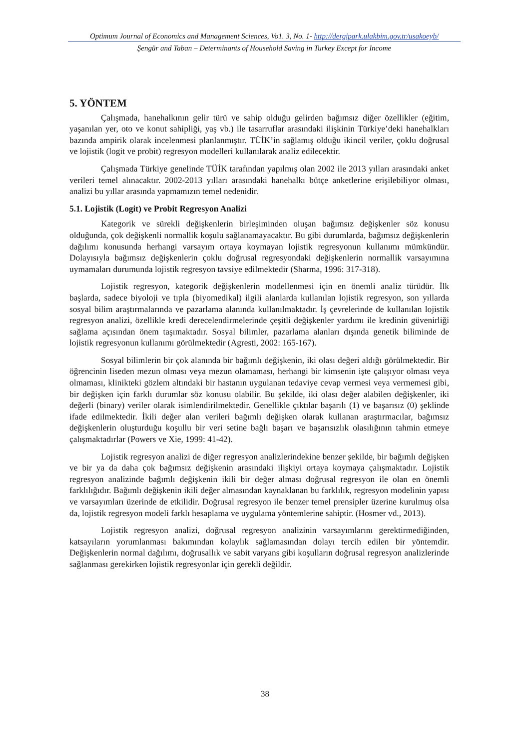Optimum Journal of Economics and Management Sciences, Vo1. 3, No. 1- http://dergipark.ulakbim.gov.tr/usakoeyb/
Şengür and Taban – Determinants of Household Saving in Turkey Except for Income
5. YÖNTEM
Çalışmada, hanehalkının gelir türü ve sahip olduğu gelirden bağımsız diğer özellikler (eğitim, yaşanılan yer, oto ve konut sahipliği, yaş vb.) ile tasarruflar arasındaki ilişkinin Türkiye’deki hanehalkları bazında ampirik olarak incelenmesi planlanmıştır. TÜİK’in sağlamış olduğu ikincil veriler, çoklu doğrusal ve lojistik (logit ve probit) regresyon modelleri kullanılarak analiz edilecektir.
Çalışmada Türkiye genelinde TÜİK tarafından yapılmış olan 2002 ile 2013 yılları arasındaki anket verileri temel alınacaktır. 2002-2013 yılları arasındaki hanehalkı bütçe anketlerine erişilebiliyor olması, analizi bu yıllar arasında yapmamızın temel nedenidir.
5.1. Lojistik (Logit) ve Probit Regresyon Analizi
Kategorik ve sürekli değişkenlerin birleşiminden oluşan bağımsız değişkenler söz konusu olduğunda, çok değişkenli normallik koşulu sağlanamayacaktır. Bu gibi durumlarda, bağımsız değişkenlerin dağılımı konusunda herhangi varsayım ortaya koymayan lojistik regresyonun kullanımı mümkündür. Dolayısıyla bağımsız değişkenlerin çoklu doğrusal regresyondaki değişkenlerin normallik varsayımına uymamaları durumunda lojistik regresyon tavsiye edilmektedir (Sharma, 1996: 317-318).
Lojistik regresyon, kategorik değişkenlerin modellenmesi için en önemli analiz türüdür. İlk başlarda, sadece biyoloji ve tıpla (biyomedikal) ilgili alanlarda kullanılan lojistik regresyon, son yıllarda sosyal bilim araştırmalarında ve pazarlama alanında kullanılmaktadır. İş çevrelerinde de kullanılan lojistik regresyon analizi, özellikle kredi derecelendirmelerinde çeşitli değişkenler yardımı ile kredinin güvenirliği sağlama açısından önem taşımaktadır. Sosyal bilimler, pazarlama alanları dışında genetik biliminde de lojistik regresyonun kullanımı görülmektedir (Agresti, 2002: 165-167).
Sosyal bilimlerin bir çok alanında bir bağımlı değişkenin, iki olası değeri aldığı görülmektedir. Bir öğrencinin liseden mezun olması veya mezun olamaması, herhangi bir kimsenin işte çalışıyor olması veya olmaması, klinikteki gözlem altındaki bir hastanın uygulanan tedaviye cevap vermesi veya vermemesi gibi, bir değişken için farklı durumlar söz konusu olabilir. Bu şekilde, iki olası değer alabilen değişkenler, iki değerli (binary) veriler olarak isimlendirilmektedir. Genellikle çıktılar başarılı (1) ve başarısız (0) şeklinde ifade edilmektedir. İkili değer alan verileri bağımlı değişken olarak kullanan araştırmacılar, bağımsız değişkenlerin oluşturduğu koşullu bir veri setine bağlı başarı ve başarısızlık olasılığının tahmin etmeye çalışmaktadırlar (Powers ve Xie, 1999: 41-42).
Lojistik regresyon analizi de diğer regresyon analizlerindekine benzer şekilde, bir bağımlı değişken ve bir ya da daha çok bağımsız değişkenin arasındaki ilişkiyi ortaya koymaya çalışmaktadır. Lojistik regresyon analizinde bağımlı değişkenin ikili bir değer alması doğrusal regresyon ile olan en önemli farklılığıdır. Bağımlı değişkenin ikili değer almasından kaynaklanan bu farklılık, regresyon modelinin yapısı ve varsayımları üzerinde de etkilidir. Doğrusal regresyon ile benzer temel prensipler üzerine kurulmuş olsa da, lojistik regresyon modeli farklı hesaplama ve uygulama yöntemlerine sahiptir. (Hosmer vd., 2013).
Lojistik regresyon analizi, doğrusal regresyon analizinin varsayımlarını gerektirmediğinden, katsayıların yorumlanması bakımından kolaylık sağlamasından dolayı tercih edilen bir yöntemdir. Değişkenlerin normal dağılımı, doğrusallık ve sabit varyans gibi koşulların doğrusal regresyon analizlerinde sağlanması gerekirken lojistik regresyonlar için gerekli değildir.
38